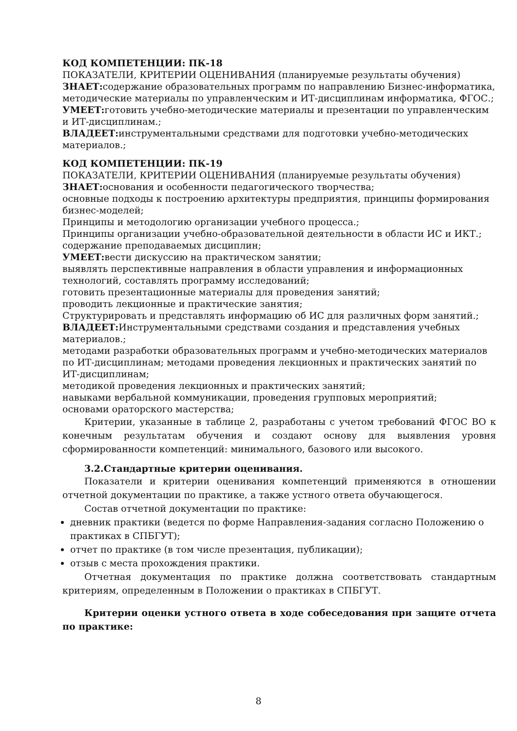КОД КОМПЕТЕНЦИИ: ПК-18
ПОКАЗАТЕЛИ, КРИТЕРИИ ОЦЕНИВАНИЯ (планируемые результаты обучения)
ЗНАЕТ: содержание образовательных программ по направлению Бизнес-информатика, методические материалы по управленческим и ИТ-дисциплинам информатика, ФГОС.;
УМЕЕТ: готовить учебно-методические материалы и презентации по управленческим и ИТ-дисциплинам.;
ВЛАДЕЕТ: инструментальными средствами для подготовки учебно-методических материалов.;
КОД КОМПЕТЕНЦИИ: ПК-19
ПОКАЗАТЕЛИ, КРИТЕРИИ ОЦЕНИВАНИЯ (планируемые результаты обучения)
ЗНАЕТ: основания и особенности педагогического творчества;
основные подходы к построению архитектуры предприятия, принципы формирования бизнес-моделей;
Принципы и методологию организации учебного процесса.;
Принципы организации учебно-образовательной деятельности в области ИС и ИКТ.;
содержание преподаваемых дисциплин;
УМЕЕТ: вести дискуссию на практическом занятии;
выявлять перспективные направления в области управления и информационных технологий, составлять программу исследований;
готовить презентационные материалы для проведения занятий;
проводить лекционные и практические занятия;
Структурировать и представлять информацию об ИС для различных форм занятий.;
ВЛАДЕЕТ: Инструментальными средствами создания и представления учебных материалов.;
методами разработки образовательных программ и учебно-методических материалов по ИТ-дисциплинам; методами проведения лекционных и практических занятий по ИТ-дисциплинам;
методикой проведения лекционных и практических занятий;
навыками вербальной коммуникации, проведения групповых мероприятий;
основами ораторского мастерства;
Критерии, указанные в таблице 2, разработаны с учетом требований ФГОС ВО к конечным результатам обучения и создают основу для выявления уровня сформированности компетенций: минимального, базового или высокого.
3.2.Стандартные критерии оценивания.
Показатели и критерии оценивания компетенций применяются в отношении отчетной документации по практике, а также устного ответа обучающегося.
Состав отчетной документации по практике:
дневник практики (ведется по форме Направления-задания согласно Положению о практиках в СПБГУТ);
отчет по практике (в том числе презентация, публикации);
отзыв с места прохождения практики.
Отчетная документация по практике должна соответствовать стандартным критериям, определенным в Положении о практиках в СПБГУТ.
Критерии оценки устного ответа в ходе собеседования при защите отчета по практике:
8